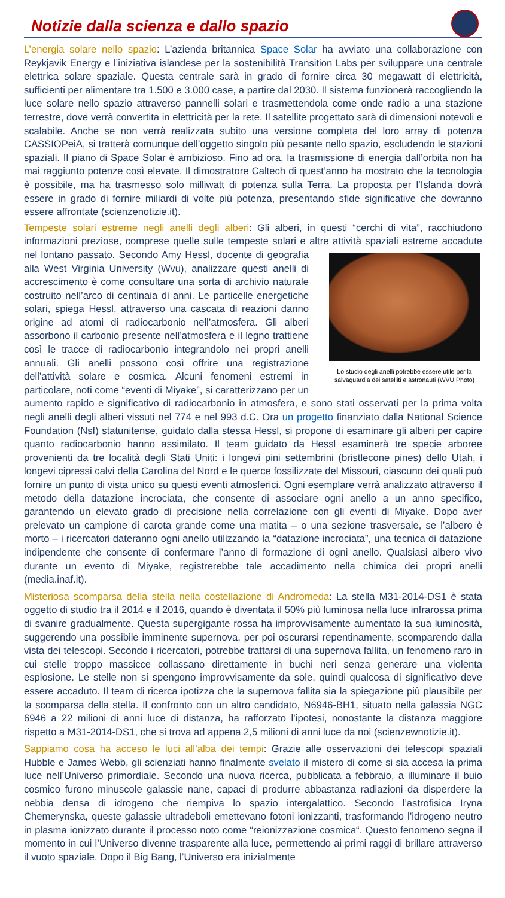Notizie dalla scienza e dallo spazio
L’energia solare nello spazio: L’azienda britannica Space Solar ha avviato una collaborazione con Reykjavik Energy e l’iniziativa islandese per la sostenibilità Transition Labs per sviluppare una centrale elettrica solare spaziale. Questa centrale sarà in grado di fornire circa 30 megawatt di elettricità, sufficienti per alimentare tra 1.500 e 3.000 case, a partire dal 2030. Il sistema funzionerà raccogliendo la luce solare nello spazio attraverso pannelli solari e trasmettendola come onde radio a una stazione terrestre, dove verrà convertita in elettricità per la rete. Il satellite progettato sarà di dimensioni notevoli e scalabile. Anche se non verrà realizzata subito una versione completa del loro array di potenza CASSIOPeiA, si tratterà comunque dell’oggetto singolo più pesante nello spazio, escludendo le stazioni spaziali. Il piano di Space Solar è ambizioso. Fino ad ora, la trasmissione di energia dall’orbita non ha mai raggiunto potenze così elevate. Il dimostratore Caltech di quest’anno ha mostrato che la tecnologia è possibile, ma ha trasmesso solo milliwatt di potenza sulla Terra. La proposta per l’Islanda dovrà essere in grado di fornire miliardi di volte più potenza, presentando sfide significative che dovranno essere affrontate (scienzenotizie.it).
Tempeste solari estreme negli anelli degli alberi: Gli alberi, in questi “cerchi di vita”, racchiudono informazioni preziose, comprese quelle sulle tempeste solari e altre attività spaziali estreme Lo studio degli anelli potrebbe essere utile per la salvaguardia dei satelliti e astronauti (WVU Photo) accadute nel lontano passato. Secondo Amy Hessl, docente di geografia alla West Virginia University (Wvu), analizzare questi anelli di accrescimento è come consultare una sorta di archivio naturale costruito nell’arco di centinaia di anni. Le particelle energetiche solari, spiega Hessl, attraverso una cascata di reazioni danno origine ad atomi di radiocarbonio nell’atmosfera. Gli alberi assorbono il carbonio presente nell’atmosfera e il legno trattiene così le tracce di radiocarbonio integrandolo nei propri anelli annuali. Gli anelli possono così offrire una registrazione dell’attività solare e cosmica. Alcuni fenomeni estremi in particolare, noti come “eventi di Miyake”, si caratterizzano per un aumento rapido e significativo di radiocarbonio in atmosfera, e sono stati osservati per la prima volta negli anelli degli alberi vissuti nel 774 e nel 993 d.C. Ora un progetto finanziato dalla National Science Foundation (Nsf) statunitense, guidato dalla stessa Hessl, si propone di esaminare gli alberi per capire quanto radiocarbonio hanno assimilato. Il team guidato da Hessl esaminerà tre specie arboree provenienti da tre località degli Stati Uniti: i longevi pini settembrini (bristlecone pines) dello Utah, i longevi cipressi calvi della Carolina del Nord e le querce fossilizzate del Missouri, ciascuno dei quali può fornire un punto di vista unico su questi eventi atmosferici. Ogni esemplare verrà analizzato attraverso il metodo della datazione incrociata, che consente di associare ogni anello a un anno specifico, garantendo un elevato grado di precisione nella correlazione con gli eventi di Miyake. Dopo aver prelevato un campione di carota grande come una matita – o una sezione trasversale, se l’albero è morto – i ricercatori dateranno ogni anello utilizzando la “datazione incrociata”, una tecnica di datazione indipendente che consente di confermare l’anno di formazione di ogni anello. Qualsiasi albero vivo durante un evento di Miyake, registrerebbe tale accadimento nella chimica dei propri anelli (media.inaf.it).
Misteriosa scomparsa della stella nella costellazione di Andromeda: La stella M31-2014-DS1 è stata oggetto di studio tra il 2014 e il 2016, quando è diventata il 50% più luminosa nella luce infrarossa prima di svanire gradualmente. Questa supergigante rossa ha improvvisamente aumentato la sua luminosità, suggerendo una possibile imminente supernova, per poi oscurarsi repentinamente, scomparendo dalla vista dei telescopi. Secondo i ricercatori, potrebbe trattarsi di una supernova fallita, un fenomeno raro in cui stelle troppo massicce collassano direttamente in buchi neri senza generare una violenta esplosione. Le stelle non si spengono improvvisamente da sole, quindi qualcosa di significativo deve essere accaduto. Il team di ricerca ipotizza che la supernova fallita sia la spiegazione più plausibile per la scomparsa della stella. Il confronto con un altro candidato, N6946-BH1, situato nella galassia NGC 6946 a 22 milioni di anni luce di distanza, ha rafforzato l’ipotesi, nonostante la distanza maggiore rispetto a M31-2014-DS1, che si trova ad appena 2,5 milioni di anni luce da noi (scienzewnotizie.it).
Sappiamo cosa ha acceso le luci all’alba dei tempi: Grazie alle osservazioni dei telescopi spaziali Hubble e James Webb, gli scienziati hanno finalmente svelato il mistero di come si sia accesa la prima luce nell’Universo primordiale. Secondo una nuova ricerca, pubblicata a febbraio, a illuminare il buio cosmico furono minuscole galassie nane, capaci di produrre abbastanza radiazioni da disperdere la nebbia densa di idrogeno che riempiva lo spazio intergalattico. Secondo l’astrofisica Iryna Chemerynska, queste galassie ultradeboli emettevano fotoni ionizzanti, trasformando l’idrogeno neutro in plasma ionizzato durante il processo noto come “reionizzazione cosmica“. Questo fenomeno segna il momento in cui l’Universo divenne trasparente alla luce, permettendo ai primi raggi di brillare attraverso il vuoto spaziale. Dopo il Big Bang, l’Universo era inizialmente